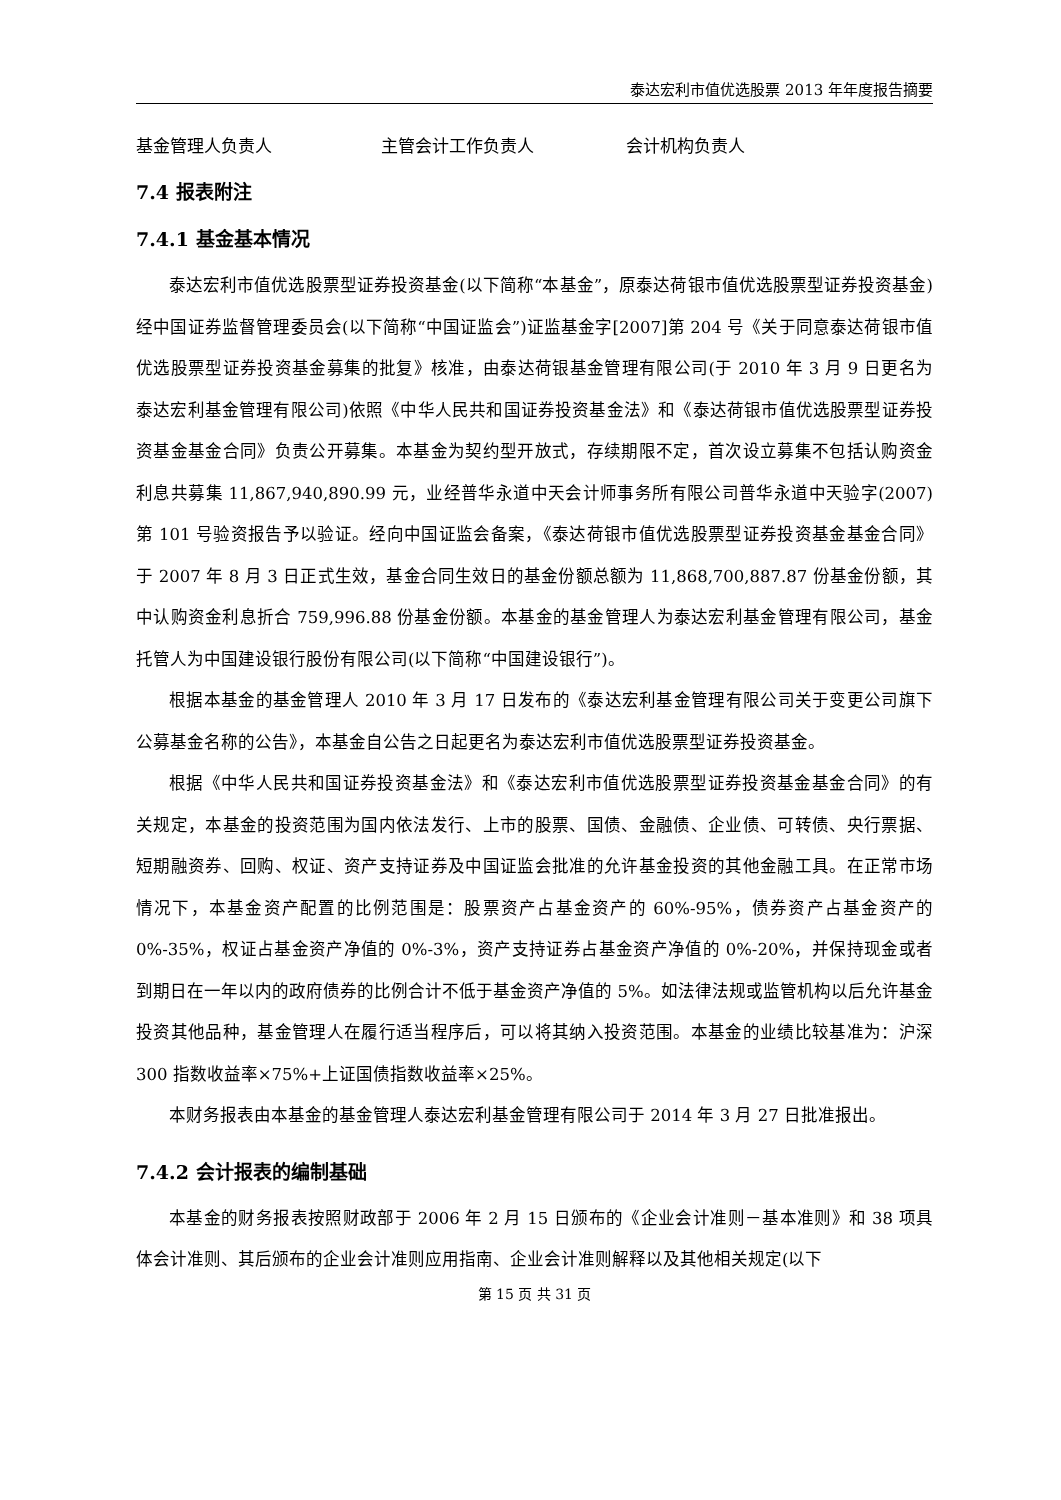泰达宏利市值优选股票 2013 年年度报告摘要
基金管理人负责人 主管会计工作负责人 会计机构负责人
7.4 报表附注
7.4.1 基金基本情况
泰达宏利市值优选股票型证券投资基金(以下简称“本基金”，原泰达荷银市值优选股票型证券投资基金)经中国证券监督管理委员会(以下简称“中国证监会”)证监基金字[2007]第 204 号《关于同意泰达荷银市值优选股票型证券投资基金募集的批复》核准，由泰达荷银基金管理有限公司(于 2010 年 3 月 9 日更名为泰达宏利基金管理有限公司)依照《中华人民共和国证券投资基金法》和《泰达荷银市值优选股票型证券投资基金基金合同》负责公开募集。本基金为契约型开放式，存续期限不定，首次设立募集不包括认购资金利息共募集 11,867,940,890.99 元，业经普华永道中天会计师事务所有限公司普华永道中天验字(2007)第 101 号验资报告予以验证。经向中国证监会备案，《泰达荷银市值优选股票型证券投资基金基金合同》于 2007 年 8 月 3 日正式生效，基金合同生效日的基金份额总额为 11,868,700,887.87 份基金份额，其中认购资金利息折合 759,996.88 份基金份额。本基金的基金管理人为泰达宏利基金管理有限公司，基金托管人为中国建设银行股份有限公司(以下简称“中国建设银行”)。
根据本基金的基金管理人 2010 年 3 月 17 日发布的《泰达宏利基金管理有限公司关于变更公司旗下公募基金名称的公告》，本基金自公告之日起更名为泰达宏利市值优选股票型证券投资基金。
根据《中华人民共和国证券投资基金法》和《泰达宏利市值优选股票型证券投资基金基金合同》的有关规定，本基金的投资范围为国内依法发行、上市的股票、国债、金融债、企业债、可转债、央行票据、短期融资券、回购、权证、资产支持证券及中国证监会批准的允许基金投资的其他金融工具。在正常市场情况下，本基金资产配置的比例范围是：股票资产占基金资产的 60%-95%，债券资产占基金资产的 0%-35%，权证占基金资产净值的 0%-3%，资产支持证券占基金资产净值的 0%-20%，并保持现金或者到期日在一年以内的政府债券的比例合计不低于基金资产净值的 5%。如法律法规或监管机构以后允许基金投资其他品种，基金管理人在履行适当程序后，可以将其纳入投资范围。本基金的业绩比较基准为：沪深 300 指数收益率×75%+上证国债指数收益率×25%。
本财务报表由本基金的基金管理人泰达宏利基金管理有限公司于 2014 年 3 月 27 日批准报出。
7.4.2 会计报表的编制基础
本基金的财务报表按照财政部于 2006 年 2 月 15 日颁布的《企业会计准则－基本准则》和 38 项具体会计准则、其后颁布的企业会计准则应用指南、企业会计准则解释以及其他相关规定(以下
第 15 页 共 31 页